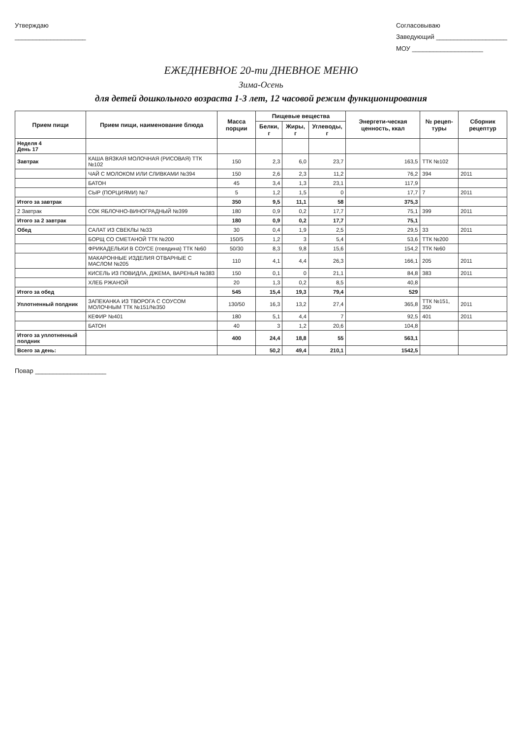Утверждаю
____________________
Согласовываю
Заведующий ____________________
МОУ ____________________
ЕЖЕДНЕВНОЕ 20-ти ДНЕВНОЕ МЕНЮ
Зима-Осень
для детей дошкольного возраста 1-3 лет, 12 часовой режим функционирования
| Прием пищи | Прием пищи, наименование блюда | Масса порции | Пищевые вещества | | | Энергети-ческая ценность, ккал | № рецеп-туры | Сборник рецептур |
| --- | --- | --- | --- | --- | --- | --- | --- | --- |
| | | | Белки, г | Жиры, г | Углеводы, г | | | |
| Неделя 4 День 17 | | | | | | | | |
| Завтрак | КАША ВЯЗКАЯ МОЛОЧНАЯ (РИСОВАЯ) ТТК №102 | 150 | 2,3 | 6,0 | 23,7 | 163,5 | ТТК №102 | |
| | ЧАЙ С МОЛОКОМ ИЛИ СЛИВКАМИ №394 | 150 | 2,6 | 2,3 | 11,2 | 76,2 | 394 | 2011 |
| | БАТОН | 45 | 3,4 | 1,3 | 23,1 | 117,9 | | |
| | СЫР (ПОРЦИЯМИ) №7 | 5 | 1,2 | 1,5 | 0 | 17,7 | 7 | 2011 |
| Итого за завтрак | | 350 | 9,5 | 11,1 | 58 | 375,3 | | |
| 2 Завтрак | СОК ЯБЛОЧНО-ВИНОГРАДНЫЙ №399 | 180 | 0,9 | 0,2 | 17,7 | 75,1 | 399 | 2011 |
| Итого за 2 завтрак | | 180 | 0,9 | 0,2 | 17,7 | 75,1 | | |
| Обед | САЛАТ ИЗ СВЕКЛЫ №33 | 30 | 0,4 | 1,9 | 2,5 | 29,5 | 33 | 2011 |
| | БОРЩ СО СМЕТАНОЙ ТТК №200 | 150/5 | 1,2 | 3 | 5,4 | 53,6 | ТТК №200 | |
| | ФРИКАДЕЛЬКИ В СОУСЕ (говядина) ТТК №60 | 50/30 | 8,3 | 9,8 | 15,6 | 154,2 | ТТК №60 | |
| | МАКАРОННЫЕ ИЗДЕЛИЯ ОТВАРНЫЕ С МАСЛОМ №205 | 110 | 4,1 | 4,4 | 26,3 | 166,1 | 205 | 2011 |
| | КИСЕЛЬ ИЗ ПОВИДЛА, ДЖЕМА, ВАРЕНЬЯ №383 | 150 | 0,1 | 0 | 21,1 | 84,8 | 383 | 2011 |
| | ХЛЕБ РЖАНОЙ | 20 | 1,3 | 0,2 | 8,5 | 40,8 | | |
| Итого за обед | | 545 | 15,4 | 19,3 | 79,4 | 529 | | |
| Уплотненный полдник | ЗАПЕКАНКА ИЗ ТВОРОГА С СОУСОМ МОЛОЧНЫМ ТТК №151/№350 | 130/50 | 16,3 | 13,2 | 27,4 | 365,8 | ТТК №151, 350 | 2011 |
| | КЕФИР №401 | 180 | 5,1 | 4,4 | 7 | 92,5 | 401 | 2011 |
| | БАТОН | 40 | 3 | 1,2 | 20,6 | 104,8 | | |
| Итого за уплотненный полдник | | 400 | 24,4 | 18,8 | 55 | 563,1 | | |
| Всего за день: | | | 50,2 | 49,4 | 210,1 | 1542,5 | | |
Повар ____________________